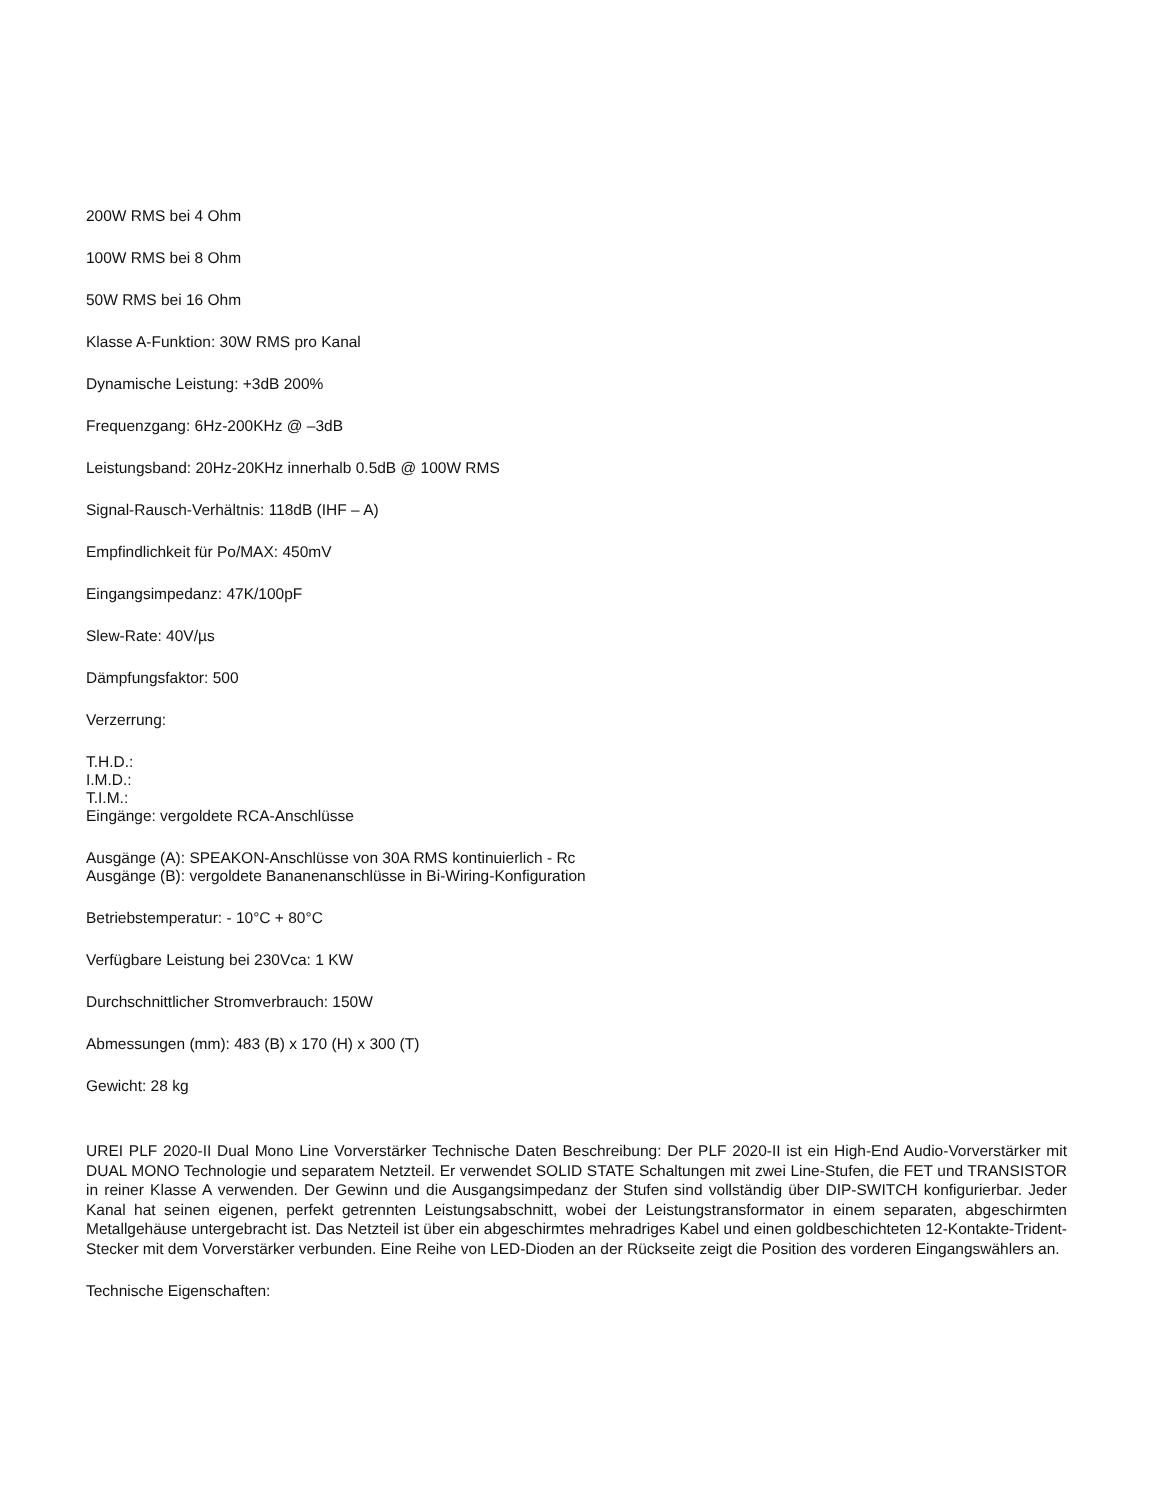200W RMS bei 4 Ohm
100W RMS bei 8 Ohm
50W RMS bei 16 Ohm
Klasse A-Funktion: 30W RMS pro Kanal
Dynamische Leistung: +3dB 200%
Frequenzgang: 6Hz-200KHz @ –3dB
Leistungsband: 20Hz-20KHz innerhalb 0.5dB @ 100W RMS
Signal-Rausch-Verhältnis: 118dB (IHF – A)
Empfindlichkeit für Po/MAX: 450mV
Eingangsimpedanz: 47K/100pF
Slew-Rate: 40V/µs
Dämpfungsfaktor: 500
Verzerrung:
T.H.D.:
I.M.D.:
T.I.M.:
Eingänge: vergoldete RCA-Anschlüsse
Ausgänge (A): SPEAKON-Anschlüsse von 30A RMS kontinuierlich - Rc
Ausgänge (B): vergoldete Bananenanschlüsse in Bi-Wiring-Konfiguration
Betriebstemperatur: - 10°C + 80°C
Verfügbare Leistung bei 230Vca: 1 KW
Durchschnittlicher Stromverbrauch: 150W
Abmessungen (mm): 483 (B) x 170 (H) x 300 (T)
Gewicht: 28 kg
UREI PLF 2020-II Dual Mono Line Vorverstärker Technische Daten Beschreibung: Der PLF 2020-II ist ein High-End Audio-Vorverstärker mit DUAL MONO Technologie und separatem Netzteil. Er verwendet SOLID STATE Schaltungen mit zwei Line-Stufen, die FET und TRANSISTOR in reiner Klasse A verwenden. Der Gewinn und die Ausgangsimpedanz der Stufen sind vollständig über DIP-SWITCH konfigurierbar. Jeder Kanal hat seinen eigenen, perfekt getrennten Leistungsabschnitt, wobei der Leistungstransformator in einem separaten, abgeschirmten Metallgehäuse untergebracht ist. Das Netzteil ist über ein abgeschirmtes mehradriges Kabel und einen goldbeschichteten 12-Kontakte-Trident-Stecker mit dem Vorverstärker verbunden. Eine Reihe von LED-Dioden an der Rückseite zeigt die Position des vorderen Eingangswählers an.
Technische Eigenschaften: